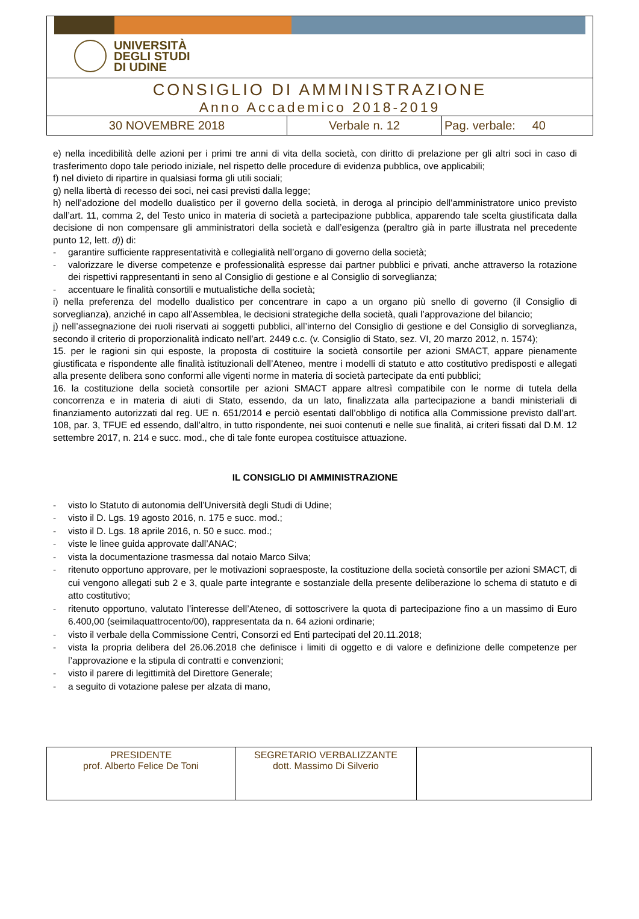UNIVERSITÀ
DEGLI STUDI
DI UDINE
CONSIGLIO DI AMMINISTRAZIONE
Anno Accademico 2018-2019
| 30 NOVEMBRE 2018 | Verbale n. 12 | Pag. verbale: 40 |
e) nella incedibilità delle azioni per i primi tre anni di vita della società, con diritto di prelazione per gli altri soci in caso di trasferimento dopo tale periodo iniziale, nel rispetto delle procedure di evidenza pubblica, ove applicabili;
f) nel divieto di ripartire in qualsiasi forma gli utili sociali;
g) nella libertà di recesso dei soci, nei casi previsti dalla legge;
h) nell’adozione del modello dualistico per il governo della società, in deroga al principio dell’amministratore unico previsto dall’art. 11, comma 2, del Testo unico in materia di società a partecipazione pubblica, apparendo tale scelta giustificata dalla decisione di non compensare gli amministratori della società e dall’esigenza (peraltro già in parte illustrata nel precedente punto 12, lett. d)) di:
- garantire sufficiente rappresentatività e collegialità nell’organo di governo della società;
- valorizzare le diverse competenze e professionalità espresse dai partner pubblici e privati, anche attraverso la rotazione dei rispettivi rappresentanti in seno al Consiglio di gestione e al Consiglio di sorveglianza;
- accentuare le finalità consortili e mutualistiche della società;
i) nella preferenza del modello dualistico per concentrare in capo a un organo più snello di governo (il Consiglio di sorveglianza), anziché in capo all’Assemblea, le decisioni strategiche della società, quali l’approvazione del bilancio;
j) nell’assegnazione dei ruoli riservati ai soggetti pubblici, all’interno del Consiglio di gestione e del Consiglio di sorveglianza, secondo il criterio di proporzionalità indicato nell’art. 2449 c.c. (v. Consiglio di Stato, sez. VI, 20 marzo 2012, n. 1574);
15. per le ragioni sin qui esposte, la proposta di costituire la società consortile per azioni SMACT, appare pienamente giustificata e rispondente alle finalità istituzionali dell’Ateneo, mentre i modelli di statuto e atto costitutivo predisposti e allegati alla presente delibera sono conformi alle vigenti norme in materia di società partecipate da enti pubblici;
16. la costituzione della società consortile per azioni SMACT appare altresì compatibile con le norme di tutela della concorrenza e in materia di aiuti di Stato, essendo, da un lato, finalizzata alla partecipazione a bandi ministeriali di finanziamento autorizzati dal reg. UE n. 651/2014 e perciò esentati dall’obbligo di notifica alla Commissione previsto dall’art. 108, par. 3, TFUE ed essendo, dall’altro, in tutto rispondente, nei suoi contenuti e nelle sue finalità, ai criteri fissati dal D.M. 12 settembre 2017, n. 214 e succ. mod., che di tale fonte europea costituisce attuazione.
IL CONSIGLIO DI AMMINISTRAZIONE
- visto lo Statuto di autonomia dell’Università degli Studi di Udine;
- visto il D. Lgs. 19 agosto 2016, n. 175 e succ. mod.;
- visto il D. Lgs. 18 aprile 2016, n. 50 e succ. mod.;
- viste le linee guida approvate dall’ANAC;
- vista la documentazione trasmessa dal notaio Marco Silva;
- ritenuto opportuno approvare, per le motivazioni sopraesposte, la costituzione della società consortile per azioni SMACT, di cui vengono allegati sub 2 e 3, quale parte integrante e sostanziale della presente deliberazione lo schema di statuto e di atto costitutivo;
- ritenuto opportuno, valutato l’interesse dell’Ateneo, di sottoscrivere la quota di partecipazione fino a un massimo di Euro 6.400,00 (seimilaquattrocento/00), rappresentata da n. 64 azioni ordinarie;
- visto il verbale della Commissione Centri, Consorzi ed Enti partecipati del 20.11.2018;
- vista la propria delibera del 26.06.2018 che definisce i limiti di oggetto e di valore e definizione delle competenze per l’approvazione e la stipula di contratti e convenzioni;
- visto il parere di legittimità del Direttore Generale;
- a seguito di votazione palese per alzata di mano,
| PRESIDENTE prof. Alberto Felice De Toni | SEGRETARIO VERBALIZZANTE dott. Massimo Di Silverio | |